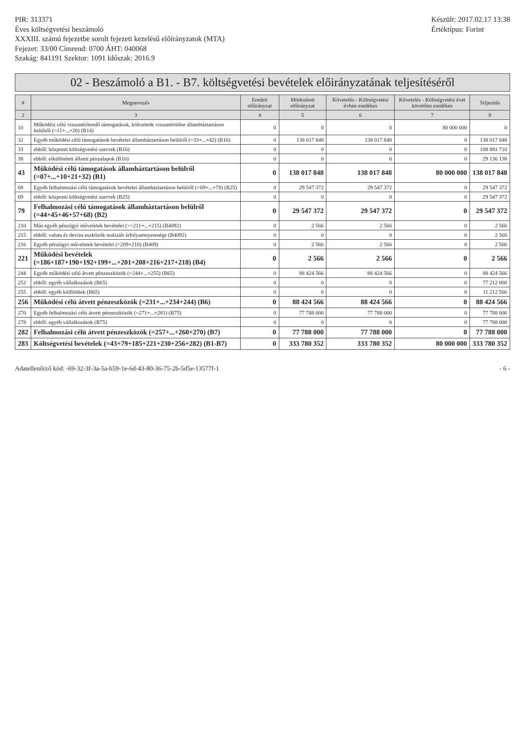PIR: 313371
Éves költségvetési beszámoló
XXXIII. számú fejezetbe sorolt fejezeti kezelésű előirányzatok (MTA)
Fejezet: 33/00 Címrend: 0700 ÁHT: 040068
Szakág: 841191 Szektor: 1091 Időszak: 2016.9
Készült: 2017.02.17 13:38
Értéktípus: Forint
02 - Beszámoló a B1. - B7. költségvetési bevételek előirányzatának teljesítéséről
| # | Megnevezés | Eredeti előirányzat | Módosított előirányzat | Követelés - Költségvetési évben esedékes | Követelés - Költségvetési évet követően esedékes | Teljesítés |
| --- | --- | --- | --- | --- | --- | --- |
| 2 | 3 | 4 | 5 | 6 | 7 | 8 |
| 10 | Működési célú visszatérítendő támogatások, kölcsönök visszatérülése államháztartáson belülről (=11+...+20) (B14) | 0 | 0 | 0 | 80 000 000 | 0 |
| 32 | Egyéb működési célú támogatások bevételei államháztartáson belülről (=33+...+42) (B16) | 0 | 138 017 848 | 138 017 848 | 0 | 138 017 848 |
| 33 | ebből: központi költségvetési szervek (B16) | 0 | 0 | 0 | 0 | 108 881 710 |
| 38 | ebből: elkülönített állami pénzalapok (B16) | 0 | 0 | 0 | 0 | 29 136 138 |
| 43 | Működési célú támogatások államháztartáson belülről (=07+...+10+21+32) (B1) | 0 | 138 017 848 | 138 017 848 | 80 000 000 | 138 017 848 |
| 68 | Egyéb felhalmozási célú támogatások bevételei államháztartáson belülről (=69+...+78) (B25) | 0 | 29 547 372 | 29 547 372 | 0 | 29 547 372 |
| 69 | ebből: központi költségvetési szervek (B25) | 0 | 0 | 0 | 0 | 29 547 372 |
| 79 | Felhalmozási célú támogatások államháztartáson belülről (=44+45+46+57+68) (B2) | 0 | 29 547 372 | 29 547 372 | 0 | 29 547 372 |
| 210 | Más egyéb pénzügyi műveletek bevételei (>=211+...+215) (B4092) | 0 | 2 566 | 2 566 | 0 | 2 566 |
| 215 | ebből: valuta és deviza eszközök realizált árfolyamnyeresége (B4092) | 0 | 0 | 0 | 0 | 2 566 |
| 216 | Egyéb pénzügyi műveletek bevételei (=209+210) (B409) | 0 | 2 566 | 2 566 | 0 | 2 566 |
| 221 | Működési bevételek (=186+187+190+192+199+...+201+208+216+217+218) (B4) | 0 | 2 566 | 2 566 | 0 | 2 566 |
| 244 | Egyéb működési célú átvett pénzeszközök (=244+...+255) (B65) | 0 | 88 424 566 | 88 424 566 | 0 | 88 424 566 |
| 252 | ebből: egyéb vállalkozások (B65) | 0 | 0 | 0 | 0 | 77 212 000 |
| 255 | ebből: egyéb külföldiek (B65) | 0 | 0 | 0 | 0 | 11 212 566 |
| 256 | Működési célú átvett pénzeszközök (=231+...+234+244) (B6) | 0 | 88 424 566 | 88 424 566 | 0 | 88 424 566 |
| 270 | Egyéb felhalmozási célú átvett pénzeszközök (=271+...+281) (B75) | 0 | 77 788 000 | 77 788 000 | 0 | 77 788 000 |
| 278 | ebből: egyéb vállalkozások (B75) | 0 | 0 | 0 | 0 | 77 788 000 |
| 282 | Felhalmozási célú átvett pénzeszközök (=257+...+260+270) (B7) | 0 | 77 788 000 | 77 788 000 | 0 | 77 788 000 |
| 283 | Költségvetési bevételek (=43+79+185+221+230+256+282) (B1-B7) | 0 | 333 780 352 | 333 780 352 | 80 000 000 | 333 780 352 |
Adatellenőrző kód: -69-32-3f-3a-5a-b59-1e-6d-43-80-36-75-2b-5d5e-13577f-1
- 6 -